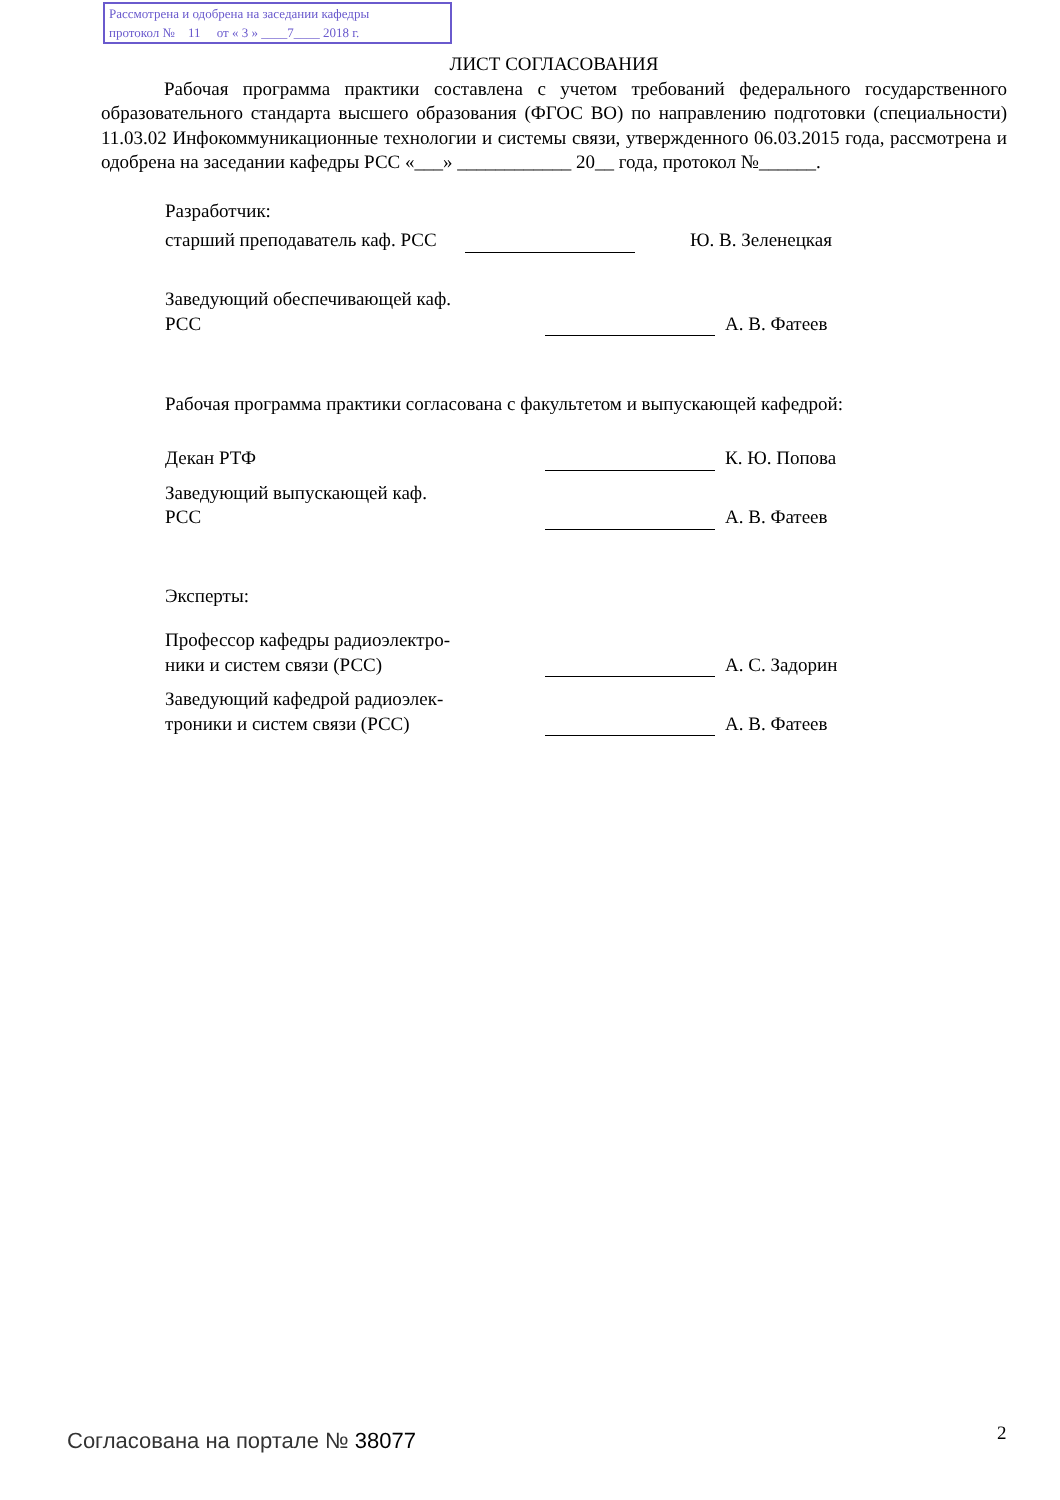Рассмотрена и одобрена на заседании кафедры
протокол № 11 от « 3 » ____7____ 2018 г.
ЛИСТ СОГЛАСОВАНИЯ
Рабочая программа практики составлена с учетом требований федерального государственного образовательного стандарта высшего образования (ФГОС ВО) по направлению подготовки (специальности) 11.03.02 Инфокоммуникационные технологии и системы связи, утвержденного 06.03.2015 года, рассмотрена и одобрена на заседании кафедры РСС «___» ____________ 20__ года, протокол №______.
Разработчик:
старший преподаватель каф. РСС
Ю. В. Зеленецкая
Заведующий обеспечивающей каф.
РСС
А. В. Фатеев
Рабочая программа практики согласована с факультетом и выпускающей кафедрой:
Декан РТФ К. Ю. Попова
Заведующий выпускающей каф.
РСС
А. В. Фатеев
Эксперты:
Профессор кафедры радиоэлектро-
ники и систем связи (РСС)
А. С. Задорин
Заведующий кафедрой радиоэлек-
троники и систем связи (РСС)
А. В. Фатеев
Согласована на портале № 38077 2